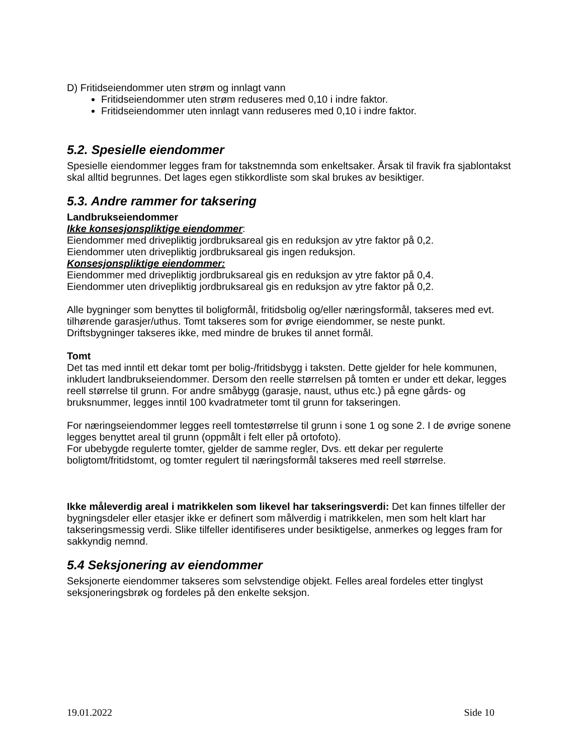D) Fritidseiendommer uten strøm og innlagt vann
Fritidseiendommer uten strøm reduseres med 0,10 i indre faktor.
Fritidseiendommer uten innlagt vann reduseres med 0,10 i indre faktor.
5.2. Spesielle eiendommer
Spesielle eiendommer legges fram for takstnemnda som enkeltsaker. Årsak til fravik fra sjablontakst skal alltid begrunnes. Det lages egen stikkordliste som skal brukes av besiktiger.
5.3. Andre rammer for taksering
Landbrukseiendommer
Ikke konsesjonspliktige eiendommer:
Eiendommer med drivepliktig jordbruksareal gis en reduksjon av ytre faktor på 0,2.
Eiendommer uten drivepliktig jordbruksareal gis ingen reduksjon.
Konsesjonspliktige eiendommer:
Eiendommer med drivepliktig jordbruksareal gis en reduksjon av ytre faktor på 0,4.
Eiendommer uten drivepliktig jordbruksareal gis en reduksjon av ytre faktor på 0,2.
Alle bygninger som benyttes til boligformål, fritidsbolig og/eller næringsformål, takseres med evt. tilhørende garasjer/uthus. Tomt takseres som for øvrige eiendommer, se neste punkt. Driftsbygninger takseres ikke, med mindre de brukes til annet formål.
Tomt
Det tas med inntil ett dekar tomt per bolig-/fritidsbygg i taksten. Dette gjelder for hele kommunen, inkludert landbrukseiendommer. Dersom den reelle størrelsen på tomten er under ett dekar, legges reell størrelse til grunn. For andre småbygg (garasje, naust, uthus etc.) på egne gårds- og bruksnummer, legges inntil 100 kvadratmeter tomt til grunn for takseringen.
For næringseiendommer legges reell tomtestørrelse til grunn i sone 1 og sone 2. I de øvrige sonene legges benyttet areal til grunn (oppmålt i felt eller på ortofoto).
For ubebygde regulerte tomter, gjelder de samme regler, Dvs. ett dekar per regulerte boligtomt/fritidstomt, og tomter regulert til næringsformål takseres med reell størrelse.
Ikke måleverdig areal i matrikkelen som likevel har takseringsverdi: Det kan finnes tilfeller der bygningsdeler eller etasjer ikke er definert som målverdig i matrikkelen, men som helt klart har takseringsmessig verdi. Slike tilfeller identifiseres under besiktigelse, anmerkes og legges fram for sakkyndig nemnd.
5.4 Seksjonering av eiendommer
Seksjonerte eiendommer takseres som selvstendige objekt. Felles areal fordeles etter tinglyst seksjoneringsbrøk og fordeles på den enkelte seksjon.
19.01.2022 Side 10